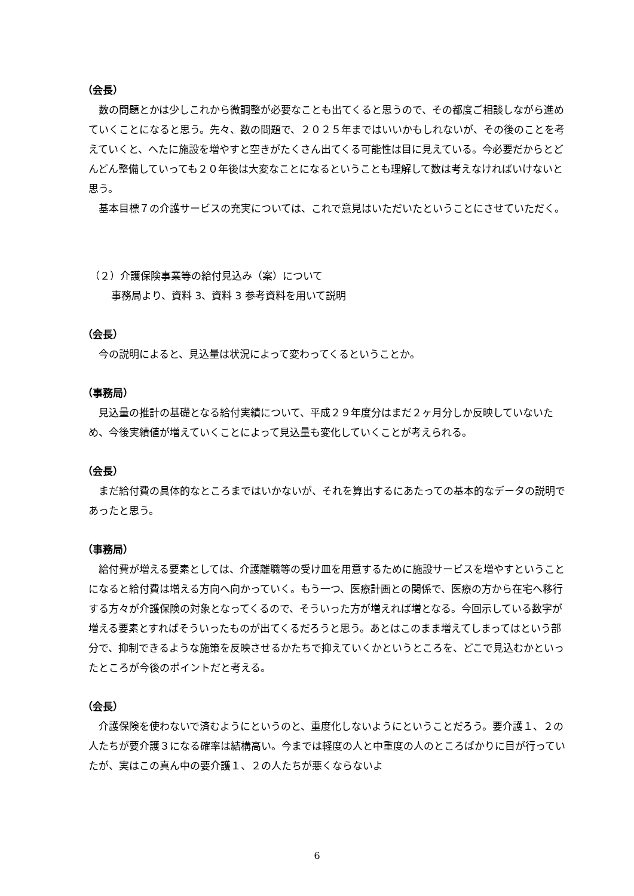（会長）
数の問題とかは少しこれから微調整が必要なことも出てくると思うので、その都度ご相談しながら進めていくことになると思う。先々、数の問題で、２０２５年まではいいかもしれないが、その後のことを考えていくと、へたに施設を増やすと空きがたくさん出てくる可能性は目に見えている。今必要だからとどんどん整備していっても２０年後は大変なことになるということも理解して数は考えなければいけないと思う。
基本目標７の介護サービスの充実については、これで意見はいただいたということにさせていただく。
（２）介護保険事業等の給付見込み（案）について
事務局より、資料 3、資料 3 参考資料を用いて説明
（会長）
今の説明によると、見込量は状況によって変わってくるということか。
（事務局）
見込量の推計の基礎となる給付実績について、平成２９年度分はまだ２ヶ月分しか反映していないため、今後実績値が増えていくことによって見込量も変化していくことが考えられる。
（会長）
まだ給付費の具体的なところまではいかないが、それを算出するにあたっての基本的なデータの説明であったと思う。
（事務局）
給付費が増える要素としては、介護離職等の受け皿を用意するために施設サービスを増やすということになると給付費は増える方向へ向かっていく。もう一つ、医療計画との関係で、医療の方から在宅へ移行する方々が介護保険の対象となってくるので、そういった方が増えれば増となる。今回示している数字が増える要素とすればそういったものが出てくるだろうと思う。あとはこのまま増えてしまってはという部分で、抑制できるような施策を反映させるかたちで抑えていくかというところを、どこで見込むかといったところが今後のポイントだと考える。
（会長）
介護保険を使わないで済むようにというのと、重度化しないようにということだろう。要介護１、２の人たちが要介護３になる確率は結構高い。今までは軽度の人と中重度の人のところばかりに目が行っていたが、実はこの真ん中の要介護１、２の人たちが悪くならないよ
6